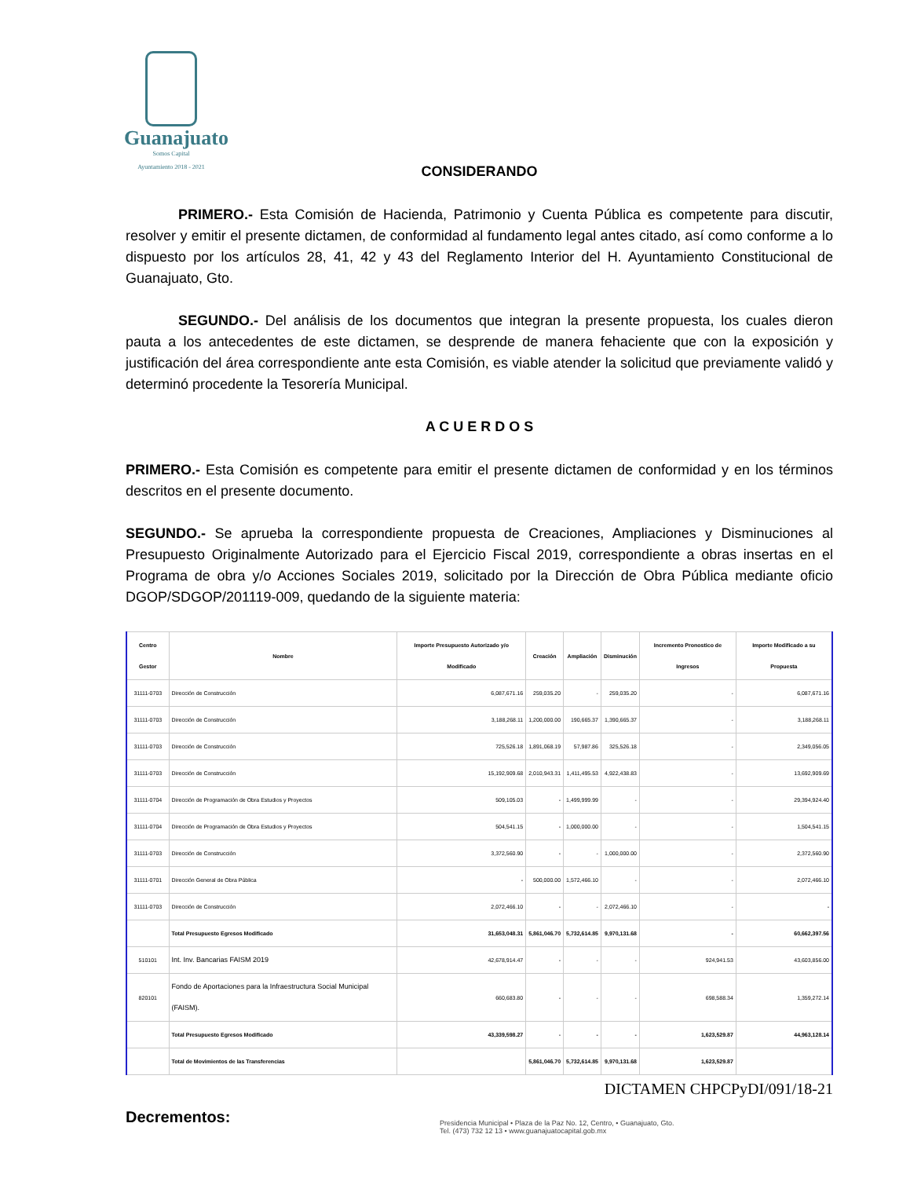Guanajuato
Somos Capital
Ayuntamiento 2018 - 2021
CONSIDERANDO
PRIMERO.- Esta Comisión de Hacienda, Patrimonio y Cuenta Pública es competente para discutir, resolver y emitir el presente dictamen, de conformidad al fundamento legal antes citado, así como conforme a lo dispuesto por los artículos 28, 41, 42 y 43 del Reglamento Interior del H. Ayuntamiento Constitucional de Guanajuato, Gto.
SEGUNDO.- Del análisis de los documentos que integran la presente propuesta, los cuales dieron pauta a los antecedentes de este dictamen, se desprende de manera fehaciente que con la exposición y justificación del área correspondiente ante esta Comisión, es viable atender la solicitud que previamente validó y determinó procedente la Tesorería Municipal.
A C U E R D O S
PRIMERO.- Esta Comisión es competente para emitir el presente dictamen de conformidad y en los términos descritos en el presente documento.
SEGUNDO.- Se aprueba la correspondiente propuesta de Creaciones, Ampliaciones y Disminuciones al Presupuesto Originalmente Autorizado para el Ejercicio Fiscal 2019, correspondiente a obras insertas en el Programa de obra y/o Acciones Sociales 2019, solicitado por la Dirección de Obra Pública mediante oficio DGOP/SDGOP/201119-009, quedando de la siguiente materia:
| Centro Gestor | Nombre | Importe Presupuesto Autorizado y/o Modificado | Creación | Ampliación | Disminución | Incremento Pronostico de Ingresos | Importe Modificado a su Propuesta |
| --- | --- | --- | --- | --- | --- | --- | --- |
| 31111-0703 | Dirección de Construcción | 6,087,671.16 | 259,035.20 | - | 259,035.20 | - | 6,087,671.16 |
| 31111-0703 | Dirección de Construcción | 3,188,268.11 | 1,200,000.00 | 190,665.37 | 1,390,665.37 | - | 3,188,268.11 |
| 31111-0703 | Dirección de Construcción | 725,526.18 | 1,891,068.19 | 57,987.86 | 325,526.18 | - | 2,349,056.05 |
| 31111-0703 | Dirección de Construcción | 15,192,909.68 | 2,010,943.31 | 1,411,495.53 | 4,922,438.83 | - | 13,692,909.69 |
| 31111-0704 | Dirección de Programación de Obra Estudios y Proyectos | 509,105.03 | - | 1,499,999.99 | - | - | 29,394,924.40 |
| 31111-0704 | Dirección de Programación de Obra Estudios y Proyectos | 504,541.15 | - | 1,000,000.00 | - | - | 1,504,541.15 |
| 31111-0703 | Dirección de Construcción | 3,372,560.90 | - | - | 1,000,000.00 | - | 2,372,560.90 |
| 31111-0701 | Dirección General de Obra Pública | - | 500,000.00 | 1,572,466.10 | - | - | 2,072,466.10 |
| 31111-0703 | Dirección de Construcción | 2,072,466.10 | - | - | 2,072,466.10 | - | - |
| | Total Presupuesto Egresos Modificado | 31,653,048.31 | 5,861,046.70 | 5,732,614.85 | 9,970,131.68 | - | 60,662,397.56 |
| 510101 | Int. Inv. Bancarias FAISM 2019 | 42,678,914.47 | - | - | - | 924,941.53 | 43,603,856.00 |
| 820101 | Fondo de Aportaciones para la Infraestructura Social Municipal (FAISM). | 660,683.80 | - | - | - | 698,588.34 | 1,359,272.14 |
| | Total Presupuesto Egresos Modificado | 43,339,598.27 | - | - | - | 1,623,529.87 | 44,963,128.14 |
| | Total de Movimientos de las Transferencias | | 5,861,046.70 | 5,732,614.85 | 9,970,131.68 | 1,623,529.87 | |
Decrementos:
DICTAMEN CHPCPyDI/091/18-21
Presidencia Municipal • Plaza de la Paz No. 12, Centro, • Guanajuato, Gto.
Tel. (473) 732 12 13 • www.guanajuatocapital.gob.mx